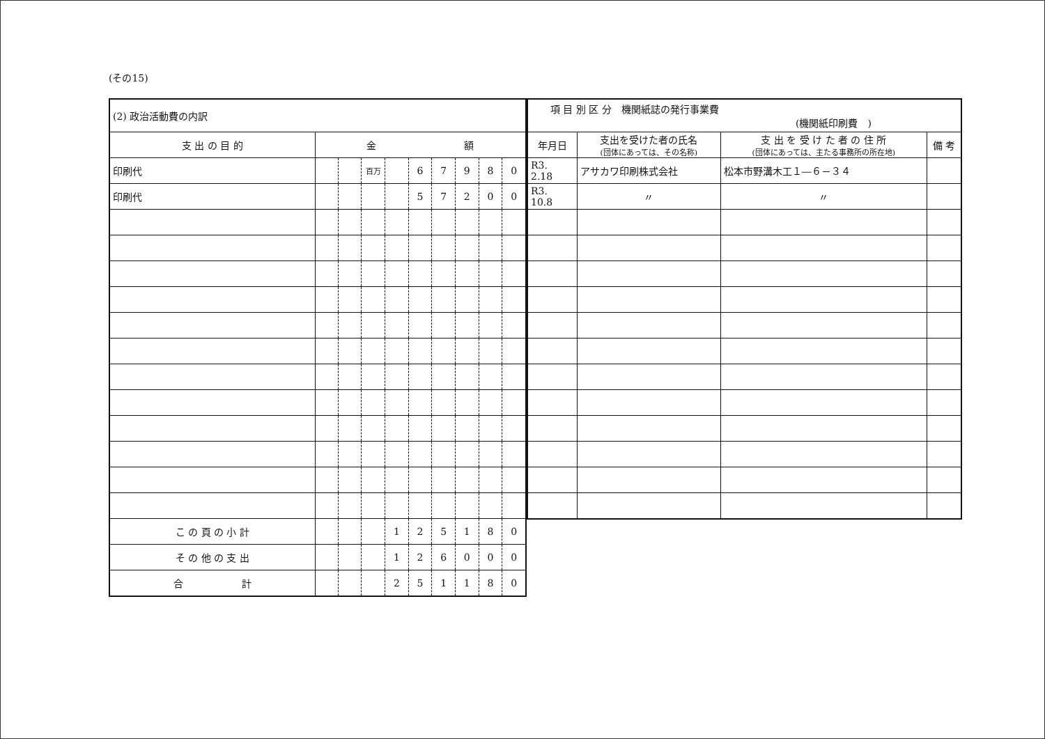(その15)
| (2) 政治活動費の内訳 | | | | | | | | | |
| 支 出 の 目 的 | 金 額 | | | | | | | | |
| 印刷代 | | | 百万 | | 6 | 7 | 9 | 8 | 0 |
| 印刷代 | | | | | 5 | 7 | 2 | 0 | 0 |
| こ の 頁 の 小 計 | | | | 1 | 2 | 5 | 1 | 8 | 0 |
| そ の 他 の 支 出 | | | | 1 | 2 | 6 | 0 | 0 | 0 |
| 合 計 | | | | 2 | 5 | 1 | 1 | 8 | 0 |
| 項 目 別 区 分 機関紙誌の発行事業費 (機関紙印刷費 ) | | | |
| 年月日 | 支出を受けた者の氏名 (団体にあっては、その名称) | 支 出 を 受 け た 者 の 住 所 (団体にあっては、主たる事務所の所在地) | 備 考 |
| R3. 2.18 | アサカワ印刷株式会社 | 松本市野溝木工１―６－３４ | |
| R3. 10.8 | 〃 | 〃 | |